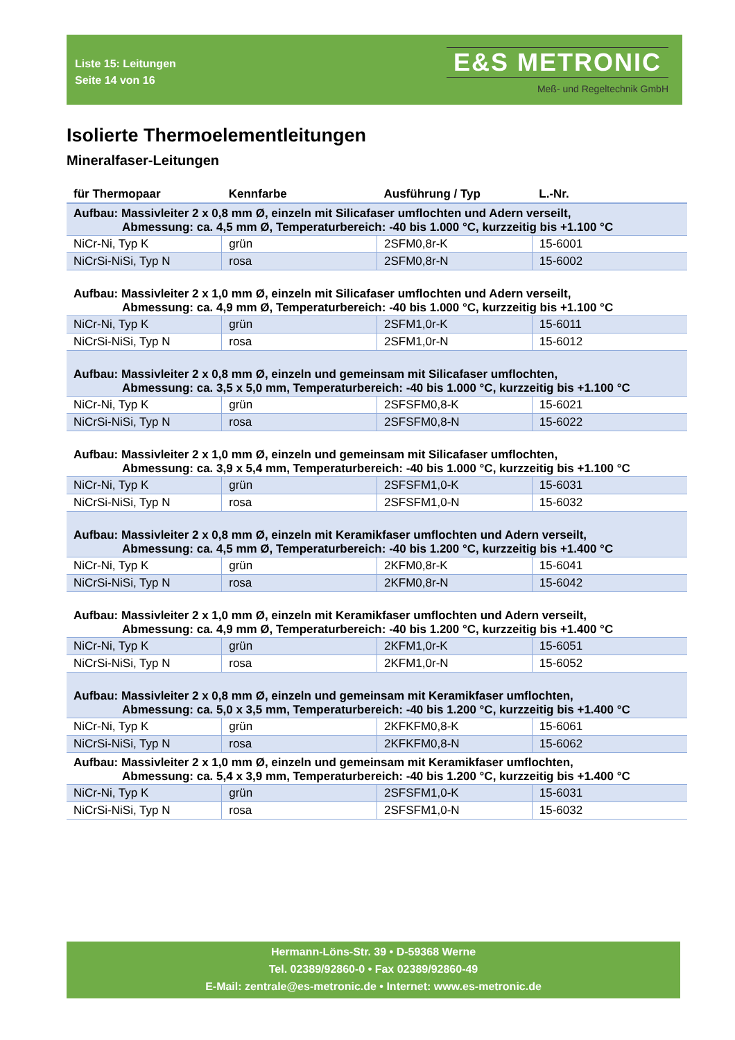Liste 15: Leitungen
Seite 14 von 16
E&S METRONIC
Meß- und Regeltechnik GmbH
Isolierte Thermoelementleitungen
Mineralfaser-Leitungen
| für Thermopaar | Kennfarbe | Ausführung / Typ | L.-Nr. |
| --- | --- | --- | --- |
| Aufbau: Massivleiter 2 x 0,8 mm Ø, einzeln mit Silicafaser umflochten und Adern verseilt, Abmessung: ca. 4,5 mm Ø, Temperaturbereich: -40 bis 1.000 °C, kurzzeitig bis +1.100 °C | | | |
| NiCr-Ni, Typ K | grün | 2SFM0,8r-K | 15-6001 |
| NiCrSi-NiSi, Typ N | rosa | 2SFM0,8r-N | 15-6002 |
| Aufbau: Massivleiter 2 x 1,0 mm Ø, einzeln mit Silicafaser umflochten und Adern verseilt, Abmessung: ca. 4,9 mm Ø, Temperaturbereich: -40 bis 1.000 °C, kurzzeitig bis +1.100 °C | | | |
| NiCr-Ni, Typ K | grün | 2SFM1,0r-K | 15-6011 |
| NiCrSi-NiSi, Typ N | rosa | 2SFM1,0r-N | 15-6012 |
| Aufbau: Massivleiter 2 x 0,8 mm Ø, einzeln und gemeinsam mit Silicafaser umflochten, Abmessung: ca. 3,5 x 5,0 mm, Temperaturbereich: -40 bis 1.000 °C, kurzzeitig bis +1.100 °C | | | |
| NiCr-Ni, Typ K | grün | 2SFSFM0,8-K | 15-6021 |
| NiCrSi-NiSi, Typ N | rosa | 2SFSFM0,8-N | 15-6022 |
| Aufbau: Massivleiter 2 x 1,0 mm Ø, einzeln und gemeinsam mit Silicafaser umflochten, Abmessung: ca. 3,9 x 5,4 mm, Temperaturbereich: -40 bis 1.000 °C, kurzzeitig bis +1.100 °C | | | |
| NiCr-Ni, Typ K | grün | 2SFSFM1,0-K | 15-6031 |
| NiCrSi-NiSi, Typ N | rosa | 2SFSFM1,0-N | 15-6032 |
| Aufbau: Massivleiter 2 x 0,8 mm Ø, einzeln mit Keramikfaser umflochten und Adern verseilt, Abmessung: ca. 4,5 mm Ø, Temperaturbereich: -40 bis 1.200 °C, kurzzeitig bis +1.400 °C | | | |
| NiCr-Ni, Typ K | grün | 2KFM0,8r-K | 15-6041 |
| NiCrSi-NiSi, Typ N | rosa | 2KFM0,8r-N | 15-6042 |
| Aufbau: Massivleiter 2 x 1,0 mm Ø, einzeln mit Keramikfaser umflochten und Adern verseilt, Abmessung: ca. 4,9 mm Ø, Temperaturbereich: -40 bis 1.200 °C, kurzzeitig bis +1.400 °C | | | |
| NiCr-Ni, Typ K | grün | 2KFM1,0r-K | 15-6051 |
| NiCrSi-NiSi, Typ N | rosa | 2KFM1,0r-N | 15-6052 |
| Aufbau: Massivleiter 2 x 0,8 mm Ø, einzeln und gemeinsam mit Keramikfaser umflochten, Abmessung: ca. 5,0 x 3,5 mm, Temperaturbereich: -40 bis 1.200 °C, kurzzeitig bis +1.400 °C | | | |
| NiCr-Ni, Typ K | grün | 2KFKFM0,8-K | 15-6061 |
| NiCrSi-NiSi, Typ N | rosa | 2KFKFM0,8-N | 15-6062 |
| Aufbau: Massivleiter 2 x 1,0 mm Ø, einzeln und gemeinsam mit Keramikfaser umflochten, Abmessung: ca. 5,4 x 3,9 mm, Temperaturbereich: -40 bis 1.200 °C, kurzzeitig bis +1.400 °C | | | |
| NiCr-Ni, Typ K | grün | 2SFSFM1,0-K | 15-6031 |
| NiCrSi-NiSi, Typ N | rosa | 2SFSFM1,0-N | 15-6032 |
Hermann-Löns-Str. 39 • D-59368 Werne
Tel. 02389/92860-0 • Fax 02389/92860-49
E-Mail: zentrale@es-metronic.de • Internet: www.es-metronic.de